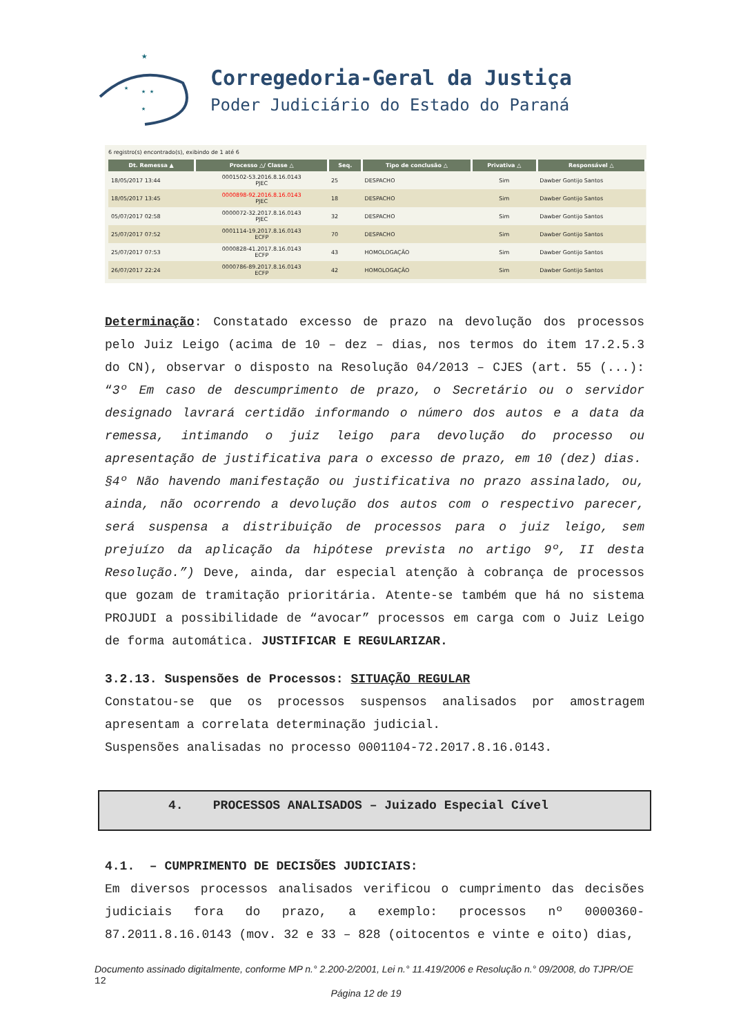★
★
★ ★
★
Corregedoria-Geral da Justiça
Poder Judiciário do Estado do Paraná
6 registro(s) encontrado(s), exibindo de 1 até 6
| Dt. Remessa ▲ | Processo △/ Classe △ | Seq. | Tipo de conclusão △ | Privativa △ | Responsável △ |
| --- | --- | --- | --- | --- | --- |
| 18/05/2017 13:44 | 0001502-53.2016.8.16.0143 PJEC | 25 | DESPACHO | Sim | Dawber Gontijo Santos |
| 18/05/2017 13:45 | 0000898-92.2016.8.16.0143 PJEC | 18 | DESPACHO | Sim | Dawber Gontijo Santos |
| 05/07/2017 02:58 | 0000072-32.2017.8.16.0143 PJEC | 32 | DESPACHO | Sim | Dawber Gontijo Santos |
| 25/07/2017 07:52 | 0001114-19.2017.8.16.0143 ECFP | 70 | DESPACHO | Sim | Dawber Gontijo Santos |
| 25/07/2017 07:53 | 0000828-41.2017.8.16.0143 ECFP | 43 | HOMOLOGAÇÃO | Sim | Dawber Gontijo Santos |
| 26/07/2017 22:24 | 0000786-89.2017.8.16.0143 ECFP | 42 | HOMOLOGAÇÃO | Sim | Dawber Gontijo Santos |
Determinação: Constatado excesso de prazo na devolução dos processos pelo Juiz Leigo (acima de 10 – dez – dias, nos termos do item 17.2.5.3 do CN), observar o disposto na Resolução 04/2013 – CJES (art. 55 (...): “3º Em caso de descumprimento de prazo, o Secretário ou o servidor designado lavrará certidão informando o número dos autos e a data da remessa, intimando o juiz leigo para devolução do processo ou apresentação de justificativa para o excesso de prazo, em 10 (dez) dias.
§4º Não havendo manifestação ou justificativa no prazo assinalado, ou, ainda, não ocorrendo a devolução dos autos com o respectivo parecer, será suspensa a distribuição de processos para o juiz leigo, sem prejuízo da aplicação da hipótese prevista no artigo 9º, II desta Resolução.”) Deve, ainda, dar especial atenção à cobrança de processos que gozam de tramitação prioritária. Atente-se também que há no sistema PROJUDI a possibilidade de “avocar” processos em carga com o Juiz Leigo de forma automática. JUSTIFICAR E REGULARIZAR.
3.2.13. Suspensões de Processos: SITUAÇÃO REGULAR
Constatou-se que os processos suspensos analisados por amostragem apresentam a correlata determinação judicial.
Suspensões analisadas no processo 0001104-72.2017.8.16.0143.
4. PROCESSOS ANALISADOS – Juizado Especial Cível
4.1. – CUMPRIMENTO DE DECISÕES JUDICIAIS:
Em diversos processos analisados verificou o cumprimento das decisões judiciais fora do prazo, a exemplo: processos nº 0000360-87.2011.8.16.0143 (mov. 32 e 33 – 828 (oitocentos e vinte e oito) dias,
Documento assinado digitalmente, conforme MP n.° 2.200-2/2001, Lei n.° 11.419/2006 e Resolução n.° 09/2008, do TJPR/OE 12
Página 12 de 19